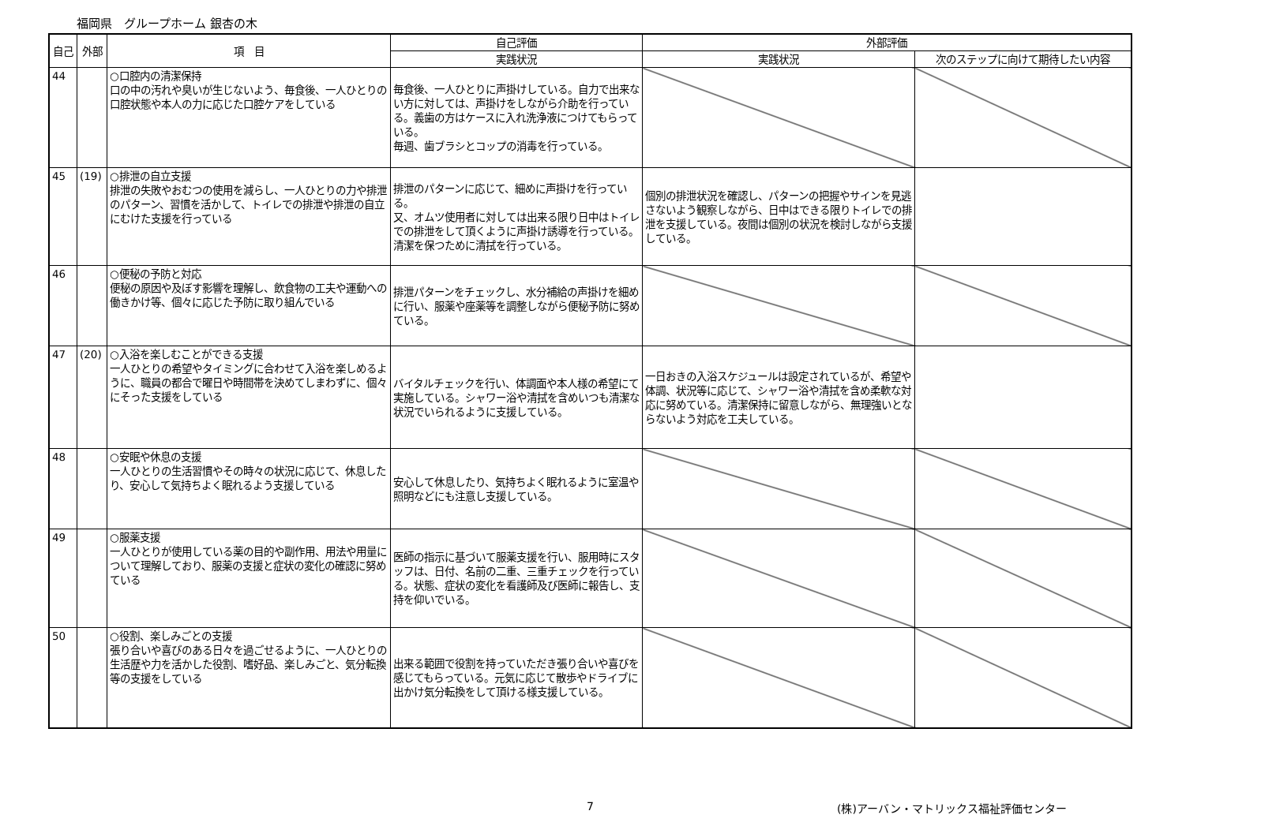福岡県　グループホーム 銀杏の木
| 自己 | 外部 | 項 目 | 自己評価 | 外部評価 | |
| --- | --- | --- | --- | --- | --- |
| | | | 実践状況 | 実践状況 | 次のステップに向けて期待したい内容 |
| 44 | | ○口腔内の清潔保持 口の中の汚れや臭いが生じないよう、毎食後、一人ひとりの口腔状態や本人の力に応じた口腔ケアをしている | 毎食後、一人ひとりに声掛けしている。自力で出来ない方に対しては、声掛けをしながら介助を行っている。義歯の方はケースに入れ洗浄液につけてもらっている。 毎週、歯ブラシとコップの消毒を行っている。 | | |
| 45 | (19) | ○排泄の自立支援 排泄の失敗やおむつの使用を減らし、一人ひとりの力や排泄のパターン、習慣を活かして、トイレでの排泄や排泄の自立にむけた支援を行っている | 排泄のパターンに応じて、細めに声掛けを行っている。 又、オムツ使用者に対しては出来る限り日中はトイレでの排泄をして頂くように声掛け誘導を行っている。清潔を保つために清拭を行っている。 | 個別の排泄状況を確認し、パターンの把握やサインを見逃さないよう観察しながら、日中はできる限りトイレでの排泄を支援している。夜間は個別の状況を検討しながら支援している。 | |
| 46 | | ○便秘の予防と対応 便秘の原因や及ぼす影響を理解し、飲食物の工夫や運動への働きかけ等、個々に応じた予防に取り組んでいる | 排泄パターンをチェックし、水分補給の声掛けを細めに行い、服薬や座薬等を調整しながら便秘予防に努めている。 | | |
| 47 | (20) | ○入浴を楽しむことができる支援 一人ひとりの希望やタイミングに合わせて入浴を楽しめるように、職員の都合で曜日や時間帯を決めてしまわずに、個々にそった支援をしている | バイタルチェックを行い、体調面や本人様の希望にて実施している。シャワー浴や清拭を含めいつも清潔な状況でいられるように支援している。 | 一日おきの入浴スケジュールは設定されているが、希望や体調、状況等に応じて、シャワー浴や清拭を含め柔軟な対応に努めている。清潔保持に留意しながら、無理強いとならないよう対応を工夫している。 | |
| 48 | | ○安眠や休息の支援 一人ひとりの生活習慣やその時々の状況に応じて、休息したり、安心して気持ちよく眠れるよう支援している | 安心して休息したり、気持ちよく眠れるように室温や照明などにも注意し支援している。 | | |
| 49 | | ○服薬支援 一人ひとりが使用している薬の目的や副作用、用法や用量について理解しており、服薬の支援と症状の変化の確認に努めている | 医師の指示に基づいて服薬支援を行い、服用時にスタッフは、日付、名前の二重、三重チェックを行っている。状態、症状の変化を看護師及び医師に報告し、支持を仰いでいる。 | | |
| 50 | | ○役割、楽しみごとの支援 張り合いや喜びのある日々を過ごせるように、一人ひとりの生活歴や力を活かした役割、嗜好品、楽しみごと、気分転換等の支援をしている | 出来る範囲で役割を持っていただき張り合いや喜びを感じてもらっている。元気に応じて散歩やドライブに出かけ気分転換をして頂ける様支援している。 | | |
7 (株)アーバン・マトリックス福祉評価センター